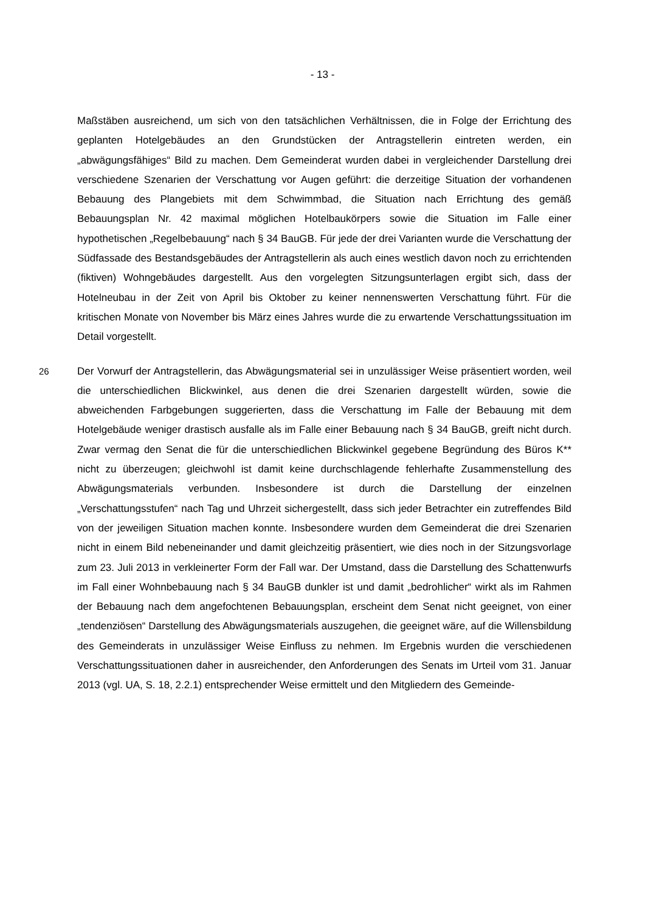- 13 -
Maßstäben ausreichend, um sich von den tatsächlichen Verhältnissen, die in Folge der Errichtung des geplanten Hotelgebäudes an den Grundstücken der Antragstellerin eintreten werden, ein „abwägungsfähiges“ Bild zu machen. Dem Gemeinderat wurden dabei in vergleichender Darstellung drei verschiedene Szenarien der Verschattung vor Augen geführt: die derzeitige Situation der vorhandenen Bebauung des Plangebiets mit dem Schwimmbad, die Situation nach Errichtung des gemäß Bebauungsplan Nr. 42 maximal möglichen Hotelbaukörpers sowie die Situation im Falle einer hypothetischen „Regelbebauung“ nach § 34 BauGB. Für jede der drei Varianten wurde die Verschattung der Südfassade des Bestandsgebäudes der Antragstellerin als auch eines westlich davon noch zu errichtenden (fiktiven) Wohngebäudes dargestellt. Aus den vorgelegten Sitzungsunterlagen ergibt sich, dass der Hotelneubau in der Zeit von April bis Oktober zu keiner nennenswerten Verschattung führt. Für die kritischen Monate von November bis März eines Jahres wurde die zu erwartende Verschattungssituation im Detail vorgestellt.
26 Der Vorwurf der Antragstellerin, das Abwägungsmaterial sei in unzulässiger Weise präsentiert worden, weil die unterschiedlichen Blickwinkel, aus denen die drei Szenarien dargestellt würden, sowie die abweichenden Farbgebungen suggerierten, dass die Verschattung im Falle der Bebauung mit dem Hotelgebäude weniger drastisch ausfalle als im Falle einer Bebauung nach § 34 BauGB, greift nicht durch. Zwar vermag den Senat die für die unterschiedlichen Blickwinkel gegebene Begründung des Büros K** nicht zu überzeugen; gleichwohl ist damit keine durchschlagende fehlerhafte Zusammenstellung des Abwägungsmaterials verbunden. Insbesondere ist durch die Darstellung der einzelnen „Verschattungsstufen“ nach Tag und Uhrzeit sichergestellt, dass sich jeder Betrachter ein zutreffendes Bild von der jeweiligen Situation machen konnte. Insbesondere wurden dem Gemeinderat die drei Szenarien nicht in einem Bild nebeneinander und damit gleichzeitig präsentiert, wie dies noch in der Sitzungsvorlage zum 23. Juli 2013 in verkleinerter Form der Fall war. Der Umstand, dass die Darstellung des Schattenwurfs im Fall einer Wohnbebauung nach § 34 BauGB dunkler ist und damit „bedrohlicher“ wirkt als im Rahmen der Bebauung nach dem angefochtenen Bebauungsplan, erscheint dem Senat nicht geeignet, von einer „tendenziösen“ Darstellung des Abwägungsmaterials auszugehen, die geeignet wäre, auf die Willensbildung des Gemeinderats in unzulässiger Weise Einfluss zu nehmen. Im Ergebnis wurden die verschiedenen Verschattungssituationen daher in ausreichender, den Anforderungen des Senats im Urteil vom 31. Januar 2013 (vgl. UA, S. 18, 2.2.1) entsprechender Weise ermittelt und den Mitgliedern des Gemeinde-